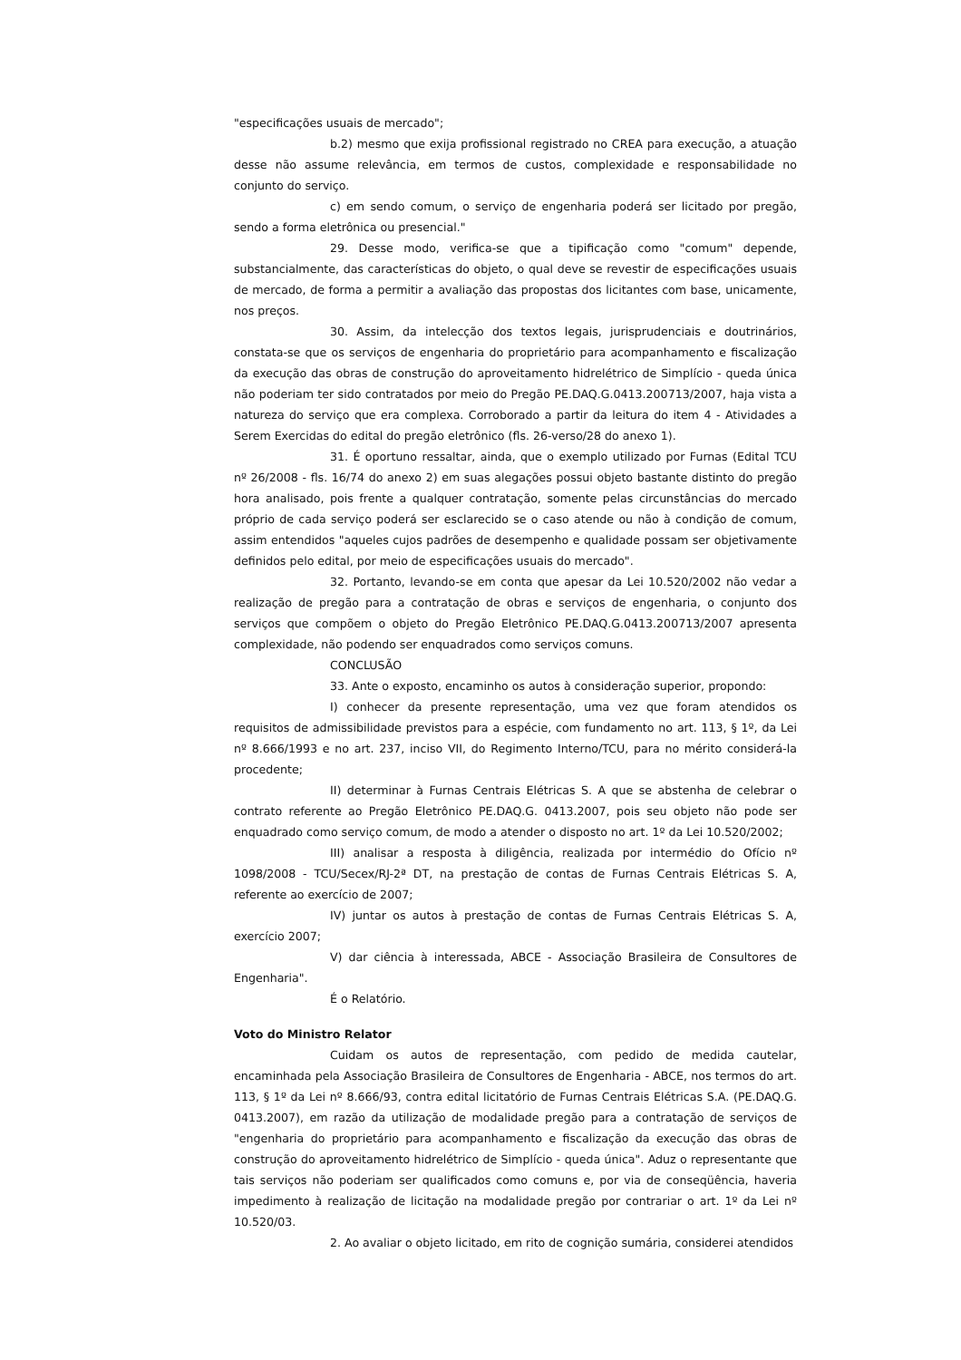"especificações usuais de mercado";
b.2) mesmo que exija profissional registrado no CREA para execução, a atuação desse não assume relevância, em termos de custos, complexidade e responsabilidade no conjunto do serviço.
c) em sendo comum, o serviço de engenharia poderá ser licitado por pregão, sendo a forma eletrônica ou presencial."
29. Desse modo, verifica-se que a tipificação como "comum" depende, substancialmente, das características do objeto, o qual deve se revestir de especificações usuais de mercado, de forma a permitir a avaliação das propostas dos licitantes com base, unicamente, nos preços.
30. Assim, da intelecção dos textos legais, jurisprudenciais e doutrinários, constata-se que os serviços de engenharia do proprietário para acompanhamento e fiscalização da execução das obras de construção do aproveitamento hidrelétrico de Simplício - queda única não poderiam ter sido contratados por meio do Pregão PE.DAQ.G.0413.200713/2007, haja vista a natureza do serviço que era complexa. Corroborado a partir da leitura do item 4 - Atividades a Serem Exercidas do edital do pregão eletrônico (fls. 26-verso/28 do anexo 1).
31. É oportuno ressaltar, ainda, que o exemplo utilizado por Furnas (Edital TCU nº 26/2008 - fls. 16/74 do anexo 2) em suas alegações possui objeto bastante distinto do pregão hora analisado, pois frente a qualquer contratação, somente pelas circunstâncias do mercado próprio de cada serviço poderá ser esclarecido se o caso atende ou não à condição de comum, assim entendidos "aqueles cujos padrões de desempenho e qualidade possam ser objetivamente definidos pelo edital, por meio de especificações usuais do mercado".
32. Portanto, levando-se em conta que apesar da Lei 10.520/2002 não vedar a realização de pregão para a contratação de obras e serviços de engenharia, o conjunto dos serviços que compõem o objeto do Pregão Eletrônico PE.DAQ.G.0413.200713/2007 apresenta complexidade, não podendo ser enquadrados como serviços comuns.
CONCLUSÃO
33. Ante o exposto, encaminho os autos à consideração superior, propondo:
I) conhecer da presente representação, uma vez que foram atendidos os requisitos de admissibilidade previstos para a espécie, com fundamento no art. 113, § 1º, da Lei nº 8.666/1993 e no art. 237, inciso VII, do Regimento Interno/TCU, para no mérito considerá-la procedente;
II) determinar à Furnas Centrais Elétricas S. A que se abstenha de celebrar o contrato referente ao Pregão Eletrônico PE.DAQ.G. 0413.2007, pois seu objeto não pode ser enquadrado como serviço comum, de modo a atender o disposto no art. 1º da Lei 10.520/2002;
III) analisar a resposta à diligência, realizada por intermédio do Ofício nº 1098/2008 - TCU/Secex/RJ-2ª DT, na prestação de contas de Furnas Centrais Elétricas S. A, referente ao exercício de 2007;
IV) juntar os autos à prestação de contas de Furnas Centrais Elétricas S. A, exercício 2007;
V) dar ciência à interessada, ABCE - Associação Brasileira de Consultores de Engenharia".
É o Relatório.
Voto do Ministro Relator
Cuidam os autos de representação, com pedido de medida cautelar, encaminhada pela Associação Brasileira de Consultores de Engenharia - ABCE, nos termos do art. 113, § 1º da Lei nº 8.666/93, contra edital licitatório de Furnas Centrais Elétricas S.A. (PE.DAQ.G. 0413.2007), em razão da utilização de modalidade pregão para a contratação de serviços de "engenharia do proprietário para acompanhamento e fiscalização da execução das obras de construção do aproveitamento hidrelétrico de Simplício - queda única". Aduz o representante que tais serviços não poderiam ser qualificados como comuns e, por via de conseqüência, haveria impedimento à realização de licitação na modalidade pregão por contrariar o art. 1º da Lei nº 10.520/03.
2. Ao avaliar o objeto licitado, em rito de cognição sumária, considerei atendidos